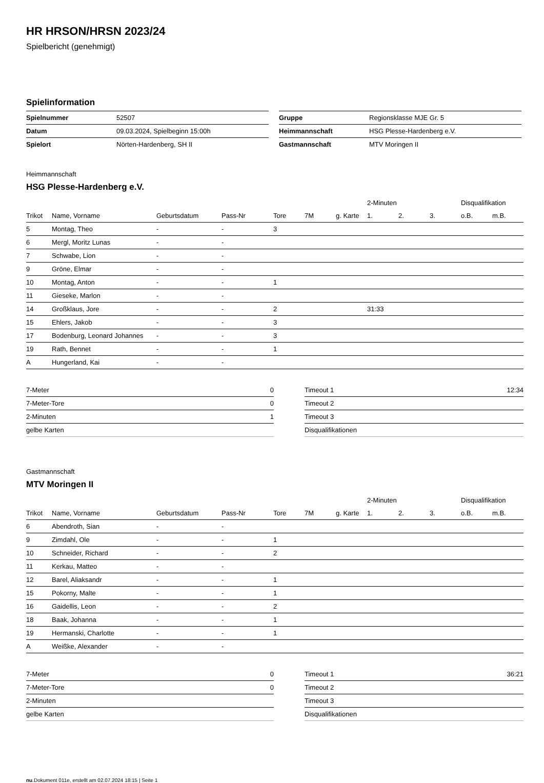HR HRSON/HRSN 2023/24
Spielbericht (genehmigt)
Spielinformation
| Spielnummer | 52507 |
| Datum | 09.03.2024, Spielbeginn 15:00h |
| Spielort | Nörten-Hardenberg, SH II |
| Gruppe | Regionsklasse MJE Gr. 5 |
| Heimmannschaft | HSG Plesse-Hardenberg e.V. |
| Gastmannschaft | MTV Moringen II |
Heimmannschaft
HSG Plesse-Hardenberg e.V.
| | | | | | | | 2-Minuten | | | Disqualifikation | |
| --- | --- | --- | --- | --- | --- | --- | --- | --- | --- | --- | --- |
| Trikot | Name, Vorname | Geburtsdatum | Pass-Nr | Tore | 7M | g. Karte | 1. | 2. | 3. | o.B. | m.B. |
| 5 | Montag, Theo | - | - | 3 | | | | | | | |
| 6 | Mergl, Moritz Lunas | - | - | | | | | | | | |
| 7 | Schwabe, Lion | - | - | | | | | | | | |
| 9 | Gröne, Elmar | - | - | | | | | | | | |
| 10 | Montag, Anton | - | - | 1 | | | | | | | |
| 11 | Gieseke, Marlon | - | - | | | | | | | | |
| 14 | Großklaus, Jore | - | - | 2 | | | 31:33 | | | | |
| 15 | Ehlers, Jakob | - | - | 3 | | | | | | | |
| 17 | Bodenburg, Leonard Johannes | - | - | 3 | | | | | | | |
| 19 | Rath, Bennet | - | - | 1 | | | | | | | |
| A | Hungerland, Kai | - | - | | | | | | | | |
| 7-Meter | 0 |
| 7-Meter-Tore | 0 |
| 2-Minuten | 1 |
| gelbe Karten | |
| Timeout 1 | 12:34 |
| Timeout 2 | |
| Timeout 3 | |
| Disqualifikationen | |
Gastmannschaft
MTV Moringen II
| | | | | | | | 2-Minuten | | | Disqualifikation | |
| --- | --- | --- | --- | --- | --- | --- | --- | --- | --- | --- | --- |
| Trikot | Name, Vorname | Geburtsdatum | Pass-Nr | Tore | 7M | g. Karte | 1. | 2. | 3. | o.B. | m.B. |
| 6 | Abendroth, Sian | - | - | | | | | | | | |
| 9 | Zimdahl, Ole | - | - | 1 | | | | | | | |
| 10 | Schneider, Richard | - | - | 2 | | | | | | | |
| 11 | Kerkau, Matteo | - | - | | | | | | | | |
| 12 | Barel, Aliaksandr | - | - | 1 | | | | | | | |
| 15 | Pokorny, Malte | - | - | 1 | | | | | | | |
| 16 | Gaidellis, Leon | - | - | 2 | | | | | | | |
| 18 | Baak, Johanna | - | - | 1 | | | | | | | |
| 19 | Hermanski, Charlotte | - | - | 1 | | | | | | | |
| A | Weißke, Alexander | - | - | | | | | | | | |
| 7-Meter | 0 |
| 7-Meter-Tore | 0 |
| 2-Minuten | |
| gelbe Karten | |
| Timeout 1 | 36:21 |
| Timeout 2 | |
| Timeout 3 | |
| Disqualifikationen | |
nu.Dokument 011e, erstellt am 02.07.2024 18:15 | Seite 1